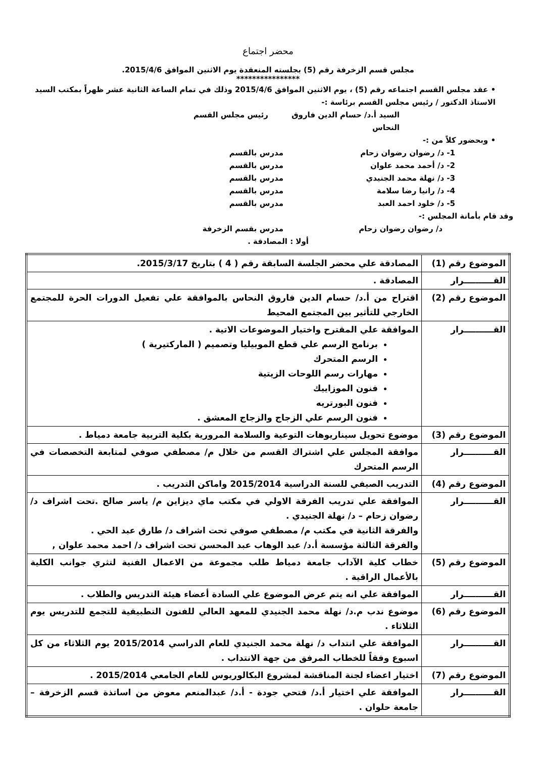محضر اجتماع
مجلس قسم الزخرفة رقم (5) بجلسته المنعقدة يوم الاثنين الموافق 2015/4/6.
****************
• عقد مجلس القسم اجتماعه رقم (5) ، يوم الاثنين الموافق 2015/4/6 وذلك في تمام الساعة الثانية عشر ظهراً بمكتب السيد الاستاذ الدكتور / رئيس مجلس القسم برئاسة :-
السيد أ.د/ حسام الدين فاروق النحاس رئيس مجلس القسم
• وبحضور كلاً من :-
1- د/ رضوان رضوان زحام مدرس بالقسم
2- د/ أحمد محمد علوان مدرس بالقسم
3- د/ نهلة محمد الجنيدي مدرس بالقسم
4- د/ رانيا رضا سلامة مدرس بالقسم
5- د/ خلود احمد العبد مدرس بالقسم
وقد قام بأمانة المجلس :-
د/ رضوان رضوان زحام مدرس بقسم الزخرفة
أولا : المصادقة .
| الموضوع رقم (1) | المصادقة علي محضر الجلسة السابقة رقم ( 4 ) بتاريخ 2015/3/17. |
| القــــــــــرار | المصادقة . |
| الموضوع رقم (2) | اقتراح من أ.د/ حسام الدين فاروق النحاس بالموافقة علي تفعيل الدورات الحرة للمجتمع الخارجي للتأثير بين المجتمع المحيط |
| القــــــــــرار | الموافقة علي المقترح واختيار الموضوعات الاتية . برنامج الرسم علي قطع الموبيليا وتصميم ( الماركتيرية ) الرسم المتحرك مهارات رسم اللوحات الزيتية فنون الموزاييك فنون البورتريه فنون الرسم علي الزجاج والزجاج المعشق . |
| الموضوع رقم (3) | موضوع تحويل سيناريوهات التوعية والسلامة المرورية بكلية التربية جامعة دمياط . |
| القــــــــــرار | موافقة المجلس علي اشتراك القسم من خلال م/ مصطفي صوفي لمتابعة التخصصات في الرسم المتحرك |
| الموضوع رقم (4) | التدريب الصيفي للسنة الدراسية 2015/2014 واماكن التدريب . |
| القــــــــــرار | الموافقة علي تدريب الفرقة الاولي في مكتب ماي ديزاين م/ ياسر صالح .تحت اشراف د/ رضوان زحام – د/ نهلة الجنيدي . والفرقة الثانية في مكتب م/ مصطفي صوفي تحت اشراف د/ طارق عبد الحي . والفرقة الثالثة مؤسسة أ.د/ عبد الوهاب عبد المحسن تحت اشراف د/ احمد محمد علوان , |
| الموضوع رقم (5) | خطاب كلية الآداب جامعة دمياط طلب مجموعة من الاعمال الفنية لتثري جوانب الكلية بالأعمال الراقية . |
| القــــــــــرار | الموافقة علي انه يتم عرض الموضوع علي السادة أعضاء هيئة التدريس والطلاب . |
| الموضوع رقم (6) | موضوع ندب م.د/ نهلة محمد الجنيدي للمعهد العالي للفنون التطبيقية للتجمع للتدريس يوم الثلاثاء . |
| القــــــــــرار | الموافقة علي انتداب د/ نهلة محمد الجنيدي للعام الدراسي 2015/2014 يوم الثلاثاء من كل اسبوع وفقاً للخطاب المرفق من جهة الانتداب . |
| الموضوع رقم (7) | اختيار اعضاء لجنة المناقشة لمشروع البكالوريوس للعام الجامعي 2015/2014 . |
| القــــــــــرار | الموافقة علي اختيار أ.د/ فتحي جودة - أ.د/ عبدالمنعم معوض من اساتذة قسم الزخرفة – جامعة حلوان . |